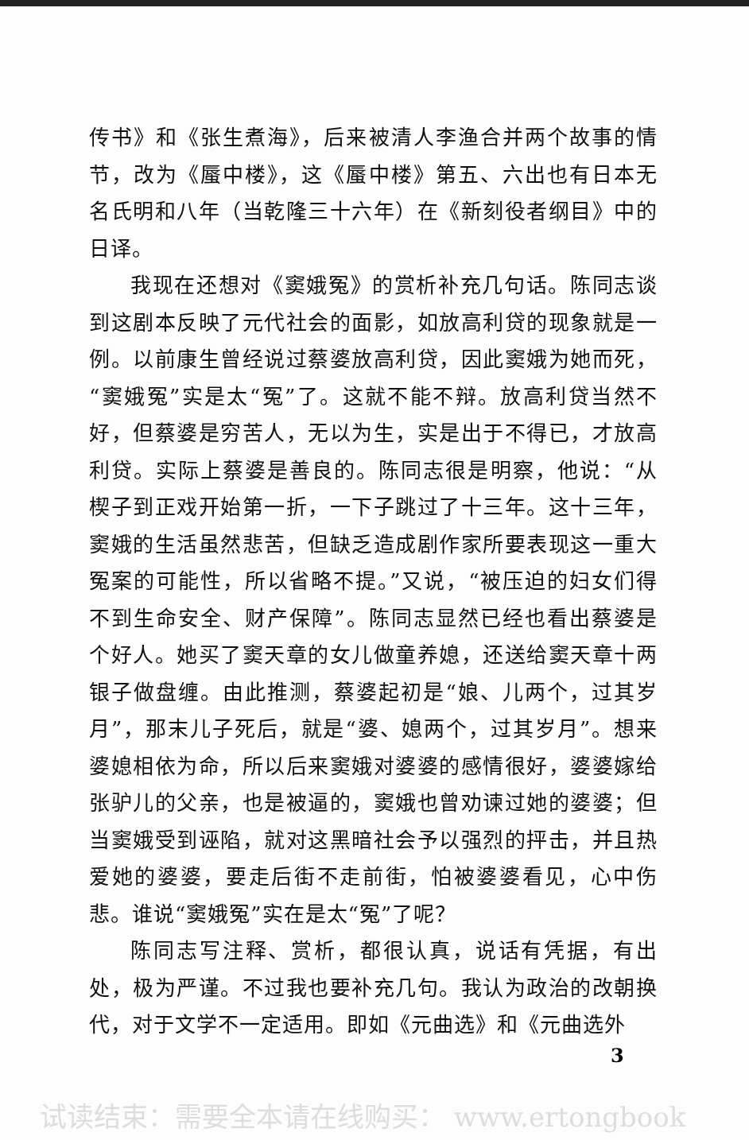传书》和《张生煮海》，后来被清人李渔合并两个故事的情节，改为《蜃中楼》，这《蜃中楼》第五、六出也有日本无名氏明和八年（当乾隆三十六年）在《新刻役者纲目》中的日译。
我现在还想对《窦娥冤》的赏析补充几句话。陈同志谈到这剧本反映了元代社会的面影，如放高利贷的现象就是一例。以前康生曾经说过蔡婆放高利贷，因此窦娥为她而死，“窦娥冤”实是太“冤”了。这就不能不辩。放高利贷当然不好，但蔡婆是穷苦人，无以为生，实是出于不得已，才放高利贷。实际上蔡婆是善良的。陈同志很是明察，他说：“从楔子到正戏开始第一折，一下子跳过了十三年。这十三年，窦娥的生活虽然悲苦，但缺乏造成剧作家所要表现这一重大冤案的可能性，所以省略不提。”又说，“被压迫的妇女们得不到生命安全、财产保障”。陈同志显然已经也看出蔡婆是个好人。她买了窦天章的女儿做童养媳，还送给窦天章十两银子做盘缠。由此推测，蔡婆起初是“娘、儿两个，过其岁月”，那末儿子死后，就是“婆、媳两个，过其岁月”。想来婆媳相依为命，所以后来窦娥对婆婆的感情很好，婆婆嫁给张驴儿的父亲，也是被逼的，窦娥也曾劝谏过她的婆婆；但当窦娥受到诬陷，就对这黑暗社会予以强烈的抨击，并且热爱她的婆婆，要走后街不走前街，怕被婆婆看见，心中伤悲。谁说“窦娥冤”实在是太“冤”了呢？
陈同志写注释、赏析，都很认真，说话有凭据，有出处，极为严谨。不过我也要补充几句。我认为政治的改朝换代，对于文学不一定适用。即如《元曲选》和《元曲选外
3
试读结束：需要全本请在线购买： www.ertongbook